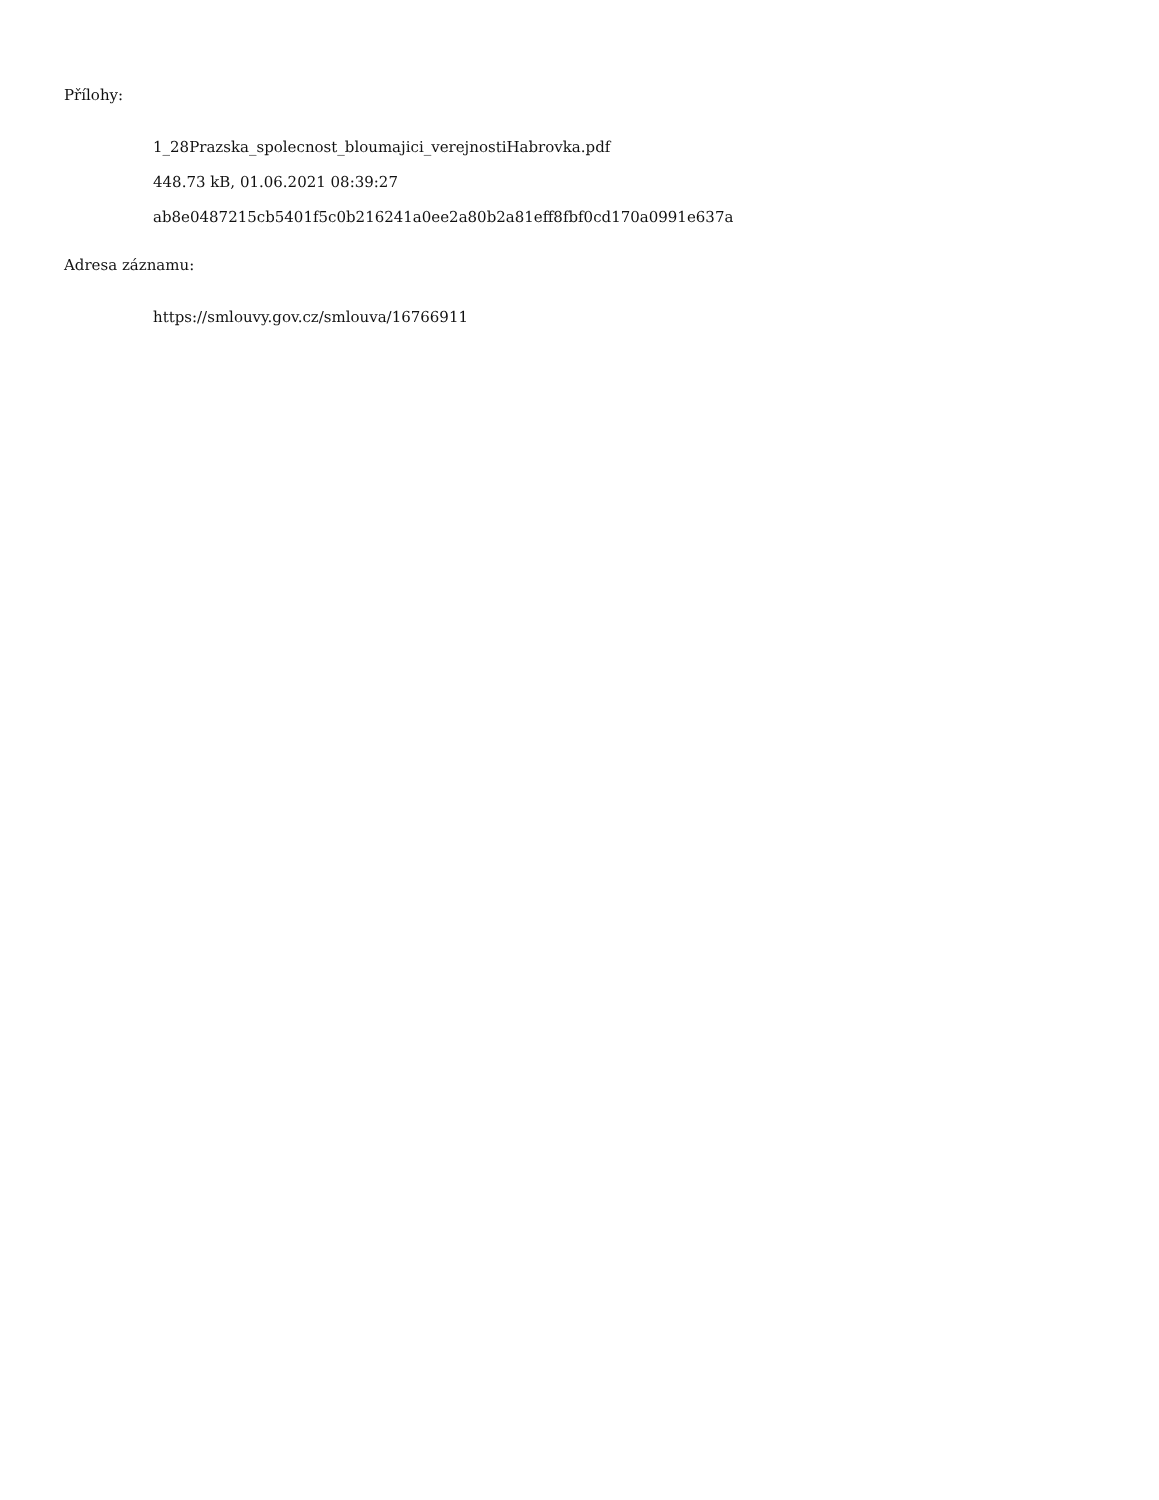Přílohy:
1_28Prazska_spolecnost_bloumajici_verejnostiHabrovka.pdf
448.73 kB, 01.06.2021 08:39:27
ab8e0487215cb5401f5c0b216241a0ee2a80b2a81eff8fbf0cd170a0991e637a
Adresa záznamu:
https://smlouvy.gov.cz/smlouva/16766911